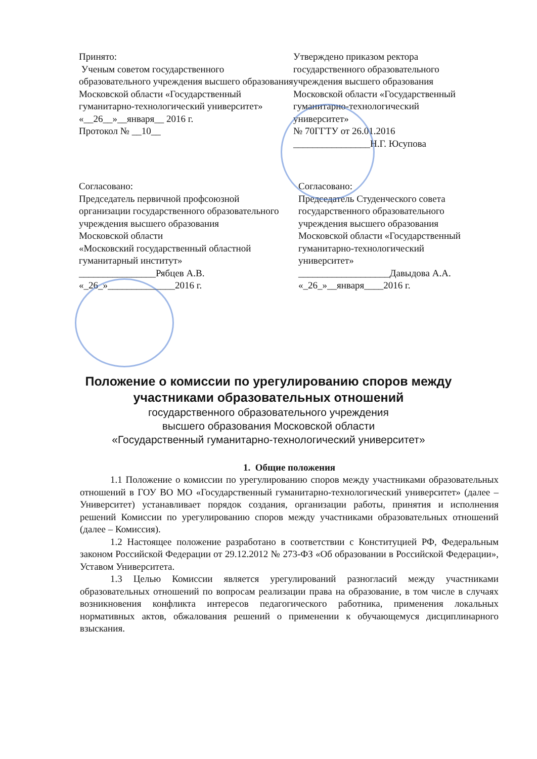Принято:
Ученым советом государственного образовательного учреждения высшего образования Московской области «Государственный гуманитарно-технологический университет»
«__26__»__января__ 2016 г.
Протокол № __10__
Утверждено приказом ректора государственного образовательного учреждения высшего образования Московской области «Государственный гуманитарно-технологический университет»
№ 70ГГТУ от 26.01.2016
________________Н.Г. Юсупова
Согласовано:
Председатель первичной профсоюзной организации государственного образовательного учреждения высшего образования
Московской области
«Московский государственный областной гуманитарный институт»
________________Рябцев А.В.
«_26_»______________2016 г.
Согласовано:
Председатель Студенческого совета государственного образовательного учреждения высшего образования Московской области «Государственный гуманитарно-технологический университет»
___________________Давыдова А.А.
«_26_»__января____2016 г.
Положение о комиссии по урегулированию споров между
участниками образовательных отношений
государственного образовательного учреждения
высшего образования Московской области
«Государственный гуманитарно-технологический университет»
1. Общие положения
1.1 Положение о комиссии по урегулированию споров между участниками образовательных отношений в ГОУ ВО МО «Государственный гуманитарно-технологический университет» (далее – Университет) устанавливает порядок создания, организации работы, принятия и исполнения решений Комиссии по урегулированию споров между участниками образовательных отношений (далее – Комиссия).
1.2 Настоящее положение разработано в соответствии с Конституцией РФ, Федеральным законом Российской Федерации от 29.12.2012 № 273-ФЗ «Об образовании в Российской Федерации», Уставом Университета.
1.3 Целью Комиссии является урегулирований разногласий между участниками образовательных отношений по вопросам реализации права на образование, в том числе в случаях возникновения конфликта интересов педагогического работника, применения локальных нормативных актов, обжалования решений о применении к обучающемуся дисциплинарного взыскания.